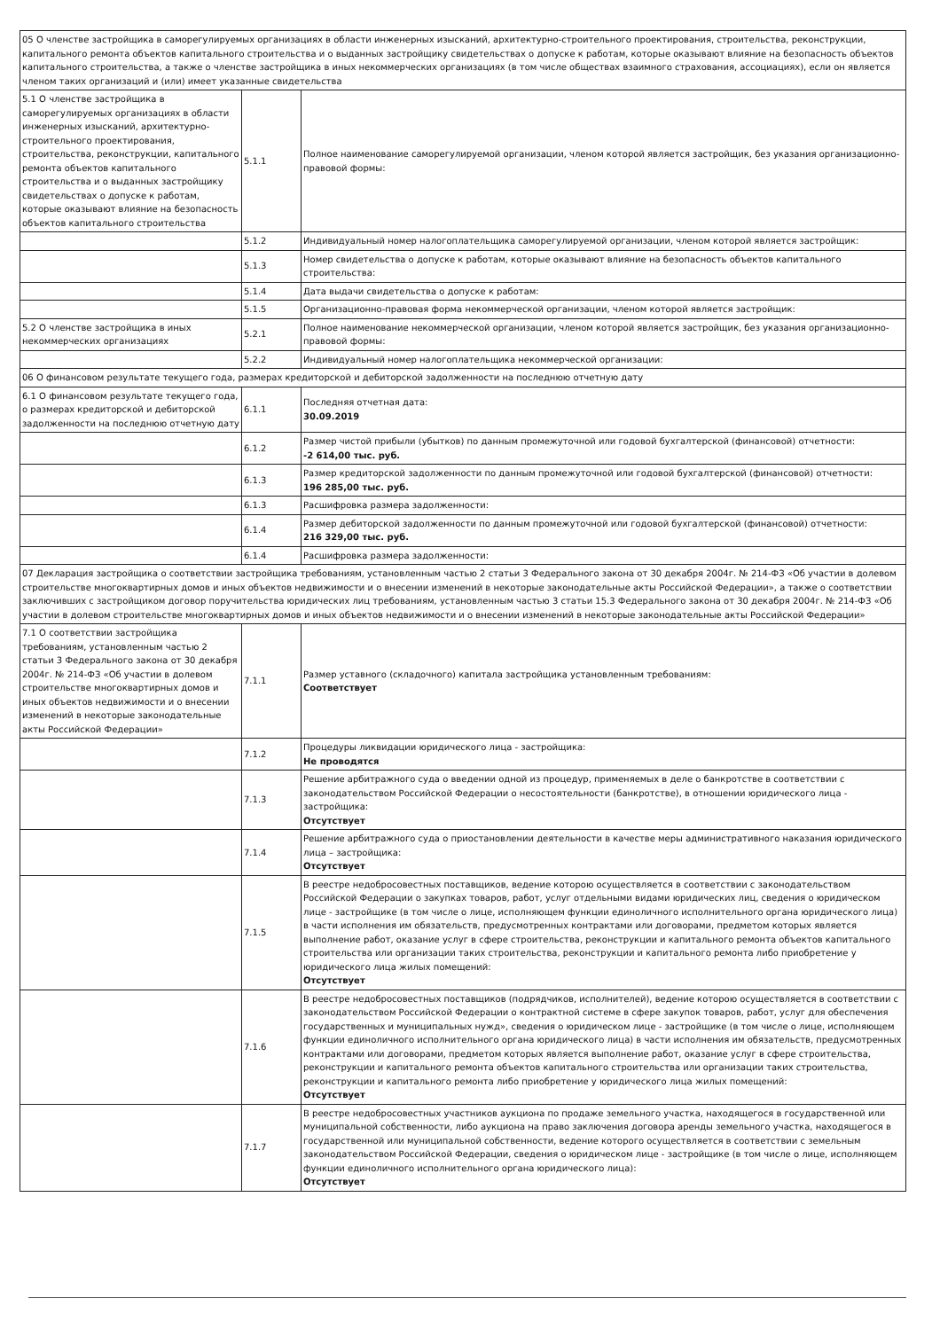| 05 О членстве застройщика в саморегулируемых организациях в области инженерных изысканий, архитектурно-строительного проектирования, строительства, реконструкции, капитального ремонта объектов капитального строительства и о выданных застройщику свидетельствах о допуске к работам, которые оказывают влияние на безопасность объектов капитального строительства, а также о членстве застройщика в иных некоммерческих организациях (в том числе обществах взаимного страхования, ассоциациях), если он является членом таких организаций и (или) имеет указанные свидетельства | | |
| 5.1 О членстве застройщика в саморегулируемых организациях в области инженерных изысканий, архитектурно-строительного проектирования, строительства, реконструкции, капитального ремонта объектов капитального строительства и о выданных застройщику свидетельствах о допуске к работам, которые оказывают влияние на безопасность объектов капитального строительства | 5.1.1 | Полное наименование саморегулируемой организации, членом которой является застройщик, без указания организационно-правовой формы: |
| | 5.1.2 | Индивидуальный номер налогоплательщика саморегулируемой организации, членом которой является застройщик: |
| | 5.1.3 | Номер свидетельства о допуске к работам, которые оказывают влияние на безопасность объектов капитального строительства: |
| | 5.1.4 | Дата выдачи свидетельства о допуске к работам: |
| | 5.1.5 | Организационно-правовая форма некоммерческой организации, членом которой является застройщик: |
| 5.2 О членстве застройщика в иных некоммерческих организациях | 5.2.1 | Полное наименование некоммерческой организации, членом которой является застройщик, без указания организационно-правовой формы: |
| | 5.2.2 | Индивидуальный номер налогоплательщика некоммерческой организации: |
| 06 О финансовом результате текущего года, размерах кредиторской и дебиторской задолженности на последнюю отчетную дату | | |
| 6.1 О финансовом результате текущего года, о размерах кредиторской и дебиторской задолженности на последнюю отчетную дату | 6.1.1 | Последняя отчетная дата: 30.09.2019 |
| | 6.1.2 | Размер чистой прибыли (убытков) по данным промежуточной или годовой бухгалтерской (финансовой) отчетности: -2 614,00 тыс. руб. |
| | 6.1.3 | Размер кредиторской задолженности по данным промежуточной или годовой бухгалтерской (финансовой) отчетности: 196 285,00 тыс. руб. |
| | 6.1.3 | Расшифровка размера задолженности: |
| | 6.1.4 | Размер дебиторской задолженности по данным промежуточной или годовой бухгалтерской (финансовой) отчетности: 216 329,00 тыс. руб. |
| | 6.1.4 | Расшифровка размера задолженности: |
| 07 Декларация застройщика о соответствии застройщика требованиям, установленным частью 2 статьи 3 Федерального закона от 30 декабря 2004г. № 214-ФЗ «Об участии в долевом строительстве многоквартирных домов и иных объектов недвижимости и о внесении изменений в некоторые законодательные акты Российской Федерации», а также о соответствии заключивших с застройщиком договор поручительства юридических лиц требованиям, установленным частью 3 статьи 15.3 Федерального закона от 30 декабря 2004г. № 214-ФЗ «Об участии в долевом строительстве многоквартирных домов и иных объектов недвижимости и о внесении изменений в некоторые законодательные акты Российской Федерации» | | |
| 7.1 О соответствии застройщика требованиям, установленным частью 2 статьи 3 Федерального закона от 30 декабря 2004г. № 214-ФЗ «Об участии в долевом строительстве многоквартирных домов и иных объектов недвижимости и о внесении изменений в некоторые законодательные акты Российской Федерации» | 7.1.1 | Размер уставного (складочного) капитала застройщика установленным требованиям: Соответствует |
| | 7.1.2 | Процедуры ликвидации юридического лица - застройщика: Не проводятся |
| | 7.1.3 | Решение арбитражного суда о введении одной из процедур, применяемых в деле о банкротстве в соответствии с законодательством Российской Федерации о несостоятельности (банкротстве), в отношении юридического лица - застройщика: Отсутствует |
| | 7.1.4 | Решение арбитражного суда о приостановлении деятельности в качестве меры административного наказания юридического лица – застройщика: Отсутствует |
| | 7.1.5 | В реестре недобросовестных поставщиков, ведение которою осуществляется в соответствии с законодательством Российской Федерации о закупках товаров, работ, услуг отдельными видами юридических лиц, сведения о юридическом лице - застройщике (в том числе о лице, исполняющем функции единоличного исполнительного органа юридического лица) в части исполнения им обязательств, предусмотренных контрактами или договорами, предметом которых является выполнение работ, оказание услуг в сфере строительства, реконструкции и капитального ремонта объектов капитального строительства или организации таких строительства, реконструкции и капитального ремонта либо приобретение у юридического лица жилых помещений: Отсутствует |
| | 7.1.6 | В реестре недобросовестных поставщиков (подрядчиков, исполнителей), ведение которою осуществляется в соответствии с законодательством Российской Федерации о контрактной системе в сфере закупок товаров, работ, услуг для обеспечения государственных и муниципальных нужд», сведения о юридическом лице - застройщике (в том числе о лице, исполняющем функции единоличного исполнительного органа юридического лица) в части исполнения им обязательств, предусмотренных контрактами или договорами, предметом которых является выполнение работ, оказание услуг в сфере строительства, реконструкции и капитального ремонта объектов капитального строительства или организации таких строительства, реконструкции и капитального ремонта либо приобретение у юридического лица жилых помещений: Отсутствует |
| | 7.1.7 | В реестре недобросовестных участников аукциона по продаже земельного участка, находящегося в государственной или муниципальной собственности, либо аукциона на право заключения договора аренды земельного участка, находящегося в государственной или муниципальной собственности, ведение которого осуществляется в соответствии с земельным законодательством Российской Федерации, сведения о юридическом лице - застройщике (в том числе о лице, исполняющем функции единоличного исполнительного органа юридического лица): Отсутствует |